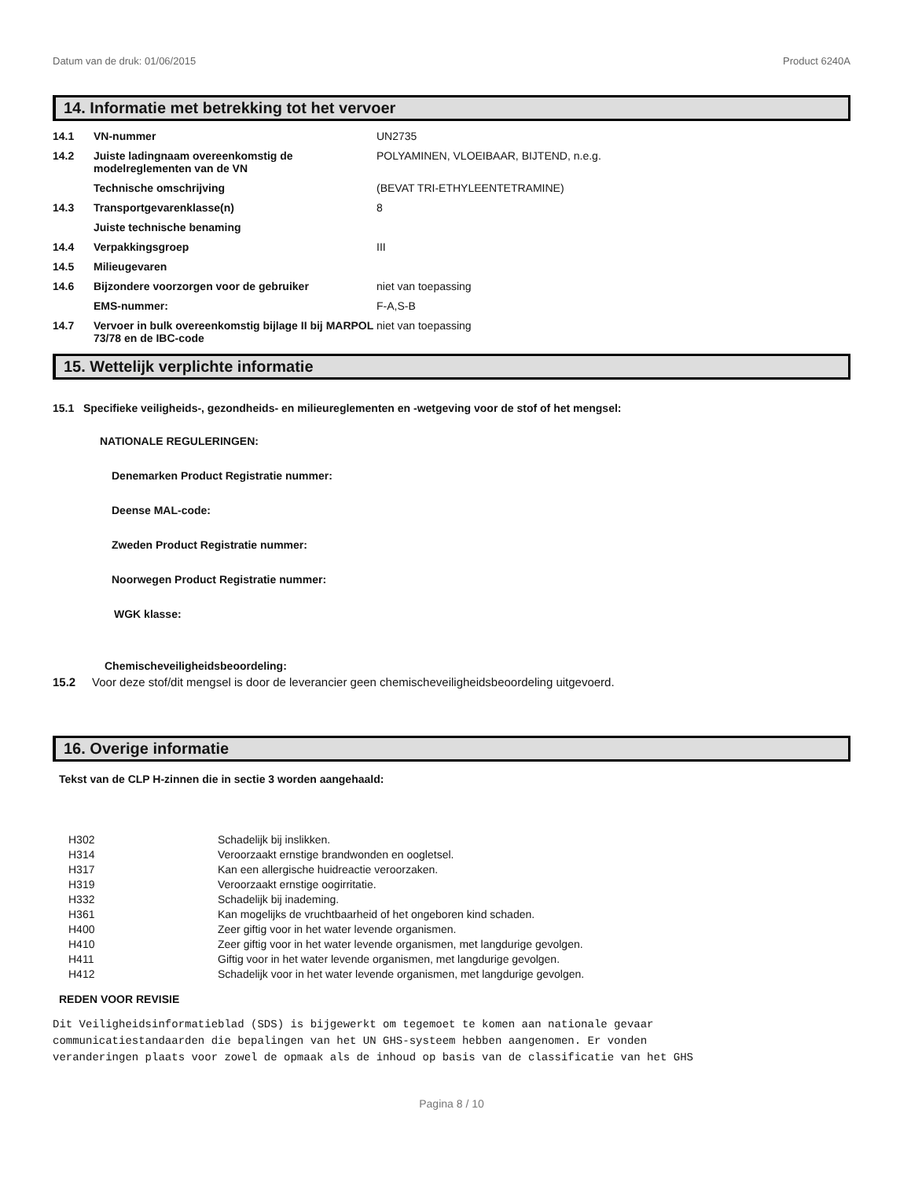Datum van de druk: 01/06/2015 Product 6240A
14. Informatie met betrekking tot het vervoer
| 14.1 | VN-nummer | UN2735 |
| 14.2 | Juiste ladingnaam overeenkomstig de modelreglementen van de VN | POLYAMINEN, VLOEIBAAR, BIJTEND, n.e.g. |
| | Technische omschrijving | (BEVAT TRI-ETHYLEENTETRAMINE) |
| 14.3 | Transportgevarenklasse(n) | 8 |
| | Juiste technische benaming | |
| 14.4 | Verpakkingsgroep | III |
| 14.5 | Milieugevaren | |
| 14.6 | Bijzondere voorzorgen voor de gebruiker | niet van toepassing |
| | EMS-nummer: | F-A,S-B |
| 14.7 | Vervoer in bulk overeenkomstig bijlage II bij MARPOL 73/78 en de IBC-code | niet van toepassing |
15. Wettelijk verplichte informatie
15.1 Specifieke veiligheids-, gezondheids- en milieureglementen en -wetgeving voor de stof of het mengsel:
NATIONALE REGULERINGEN:
Denemarken Product Registratie nummer:
Deense MAL-code:
Zweden Product Registratie nummer:
Noorwegen Product Registratie nummer:
WGK klasse:
Chemischeveiligheidsbeoordeling:
15.2 Voor deze stof/dit mengsel is door de leverancier geen chemischeveiligheidsbeoordeling uitgevoerd.
16. Overige informatie
Tekst van de CLP H-zinnen die in sectie 3 worden aangehaald:
| H302 | Schadelijk bij inslikken. |
| H314 | Veroorzaakt ernstige brandwonden en oogletsel. |
| H317 | Kan een allergische huidreactie veroorzaken. |
| H319 | Veroorzaakt ernstige oogirritatie. |
| H332 | Schadelijk bij inademing. |
| H361 | Kan mogelijks de vruchtbaarheid of het ongeboren kind schaden. |
| H400 | Zeer giftig voor in het water levende organismen. |
| H410 | Zeer giftig voor in het water levende organismen, met langdurige gevolgen. |
| H411 | Giftig voor in het water levende organismen, met langdurige gevolgen. |
| H412 | Schadelijk voor in het water levende organismen, met langdurige gevolgen. |
REDEN VOOR REVISIE
Dit Veiligheidsinformatieblad (SDS) is bijgewerkt om tegemoet te komen aan nationale gevaar
communicatiestandaarden die bepalingen van het UN GHS-systeem hebben aangenomen. Er vonden
veranderingen plaats voor zowel de opmaak als de inhoud op basis van de classificatie van het GHS
Pagina 8 / 10